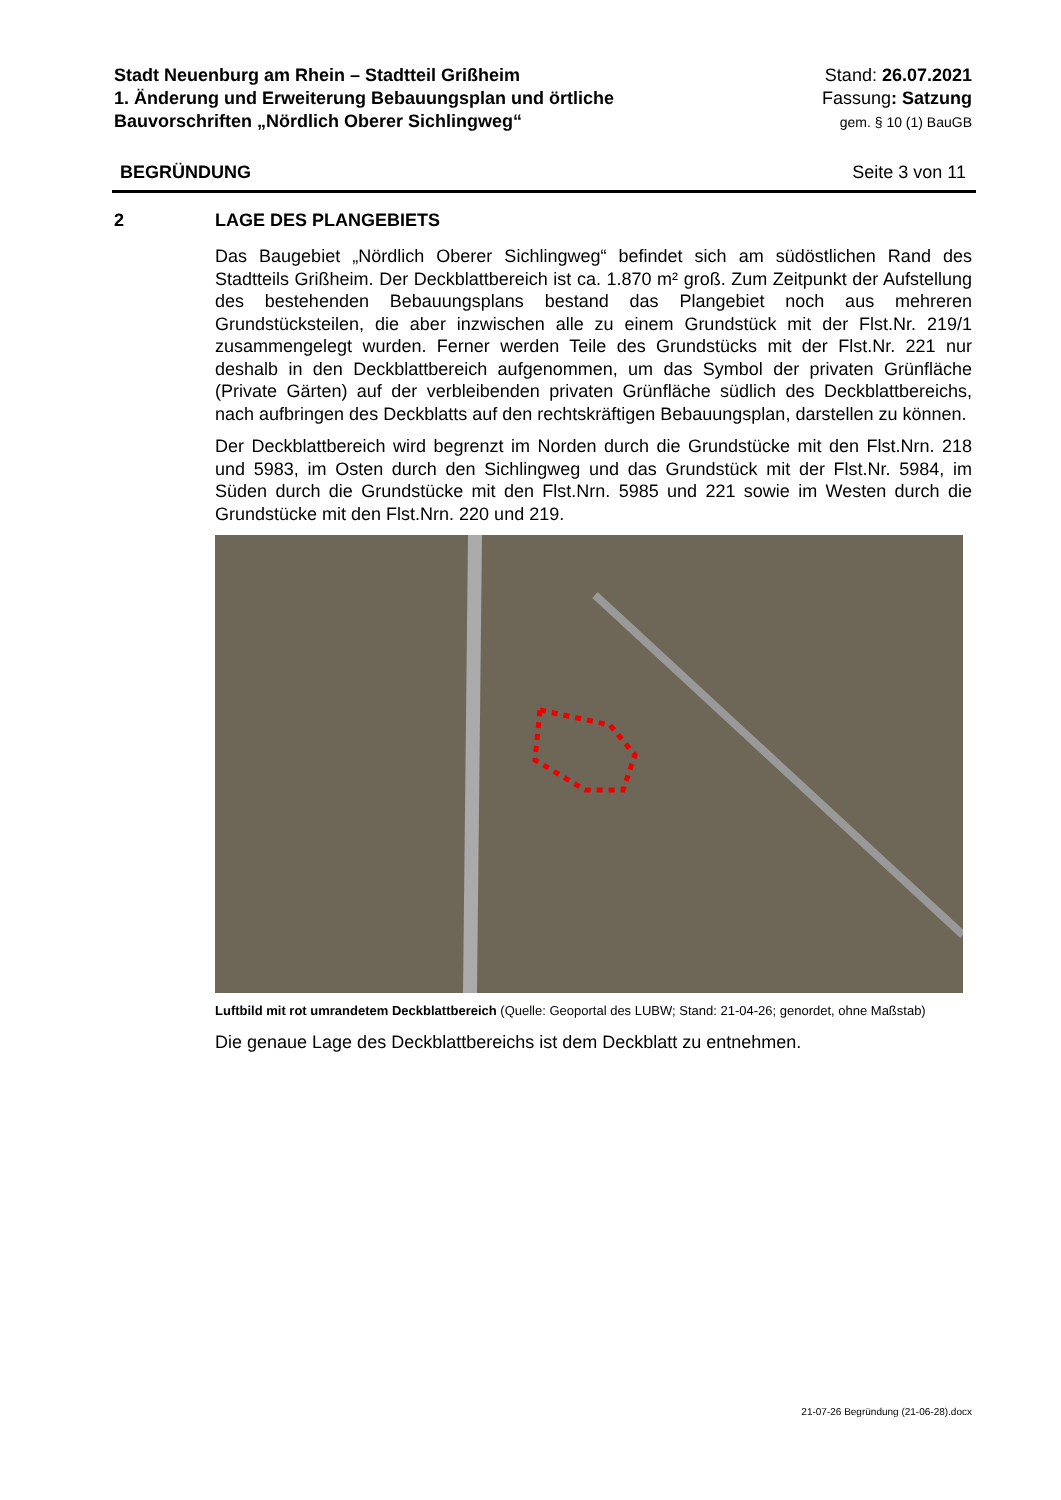Stadt Neuenburg am Rhein – Stadtteil Grißheim
1. Änderung und Erweiterung Bebauungsplan und örtliche
Bauvorschriften „Nördlich Oberer Sichlingweg“
Stand: 26.07.2021
Fassung: Satzung
gem. § 10 (1) BauGB
BEGRÜNDUNG Seite 3 von 11
2 LAGE DES PLANGEBIETS
Das Baugebiet „Nördlich Oberer Sichlingweg“ befindet sich am südöstlichen Rand des Stadtteils Grißheim. Der Deckblattbereich ist ca. 1.870 m² groß. Zum Zeitpunkt der Aufstellung des bestehenden Bebauungsplans bestand das Plangebiet noch aus mehreren Grundstücksteilen, die aber inzwischen alle zu einem Grundstück mit der Flst.Nr. 219/1 zusammengelegt wurden. Ferner werden Teile des Grundstücks mit der Flst.Nr. 221 nur deshalb in den Deckblattbereich aufgenommen, um das Symbol der privaten Grünfläche (Private Gärten) auf der verbleibenden privaten Grünfläche südlich des Deckblattbereichs, nach aufbringen des Deckblatts auf den rechtskräftigen Bebauungsplan, darstellen zu können.
Der Deckblattbereich wird begrenzt im Norden durch die Grundstücke mit den Flst.Nrn. 218 und 5983, im Osten durch den Sichlingweg und das Grundstück mit der Flst.Nr. 5984, im Süden durch die Grundstücke mit den Flst.Nrn. 5985 und 221 sowie im Westen durch die Grundstücke mit den Flst.Nrn. 220 und 219.
Luftbild mit rot umrandetem Deckblattbereich (Quelle: Geoportal des LUBW; Stand: 21-04-26; genordet, ohne Maßstab)
Die genaue Lage des Deckblattbereichs ist dem Deckblatt zu entnehmen.
21-07-26 Begründung (21-06-28).docx